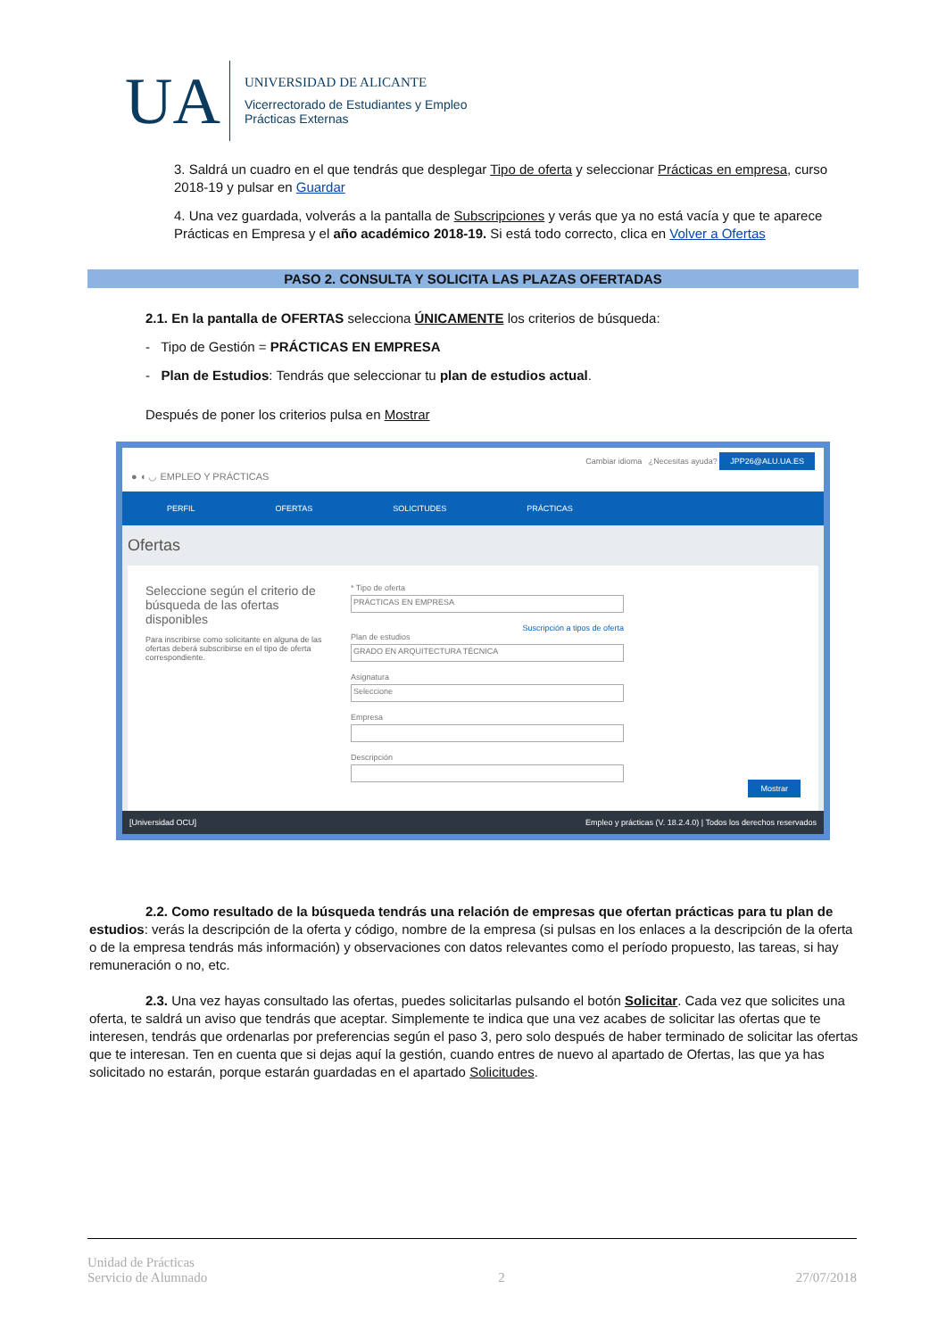UA
UNIVERSIDAD DE ALICANTE
Vicerrectorado de Estudiantes y Empleo
Prácticas Externas
3. Saldrá un cuadro en el que tendrás que desplegar Tipo de oferta y seleccionar Prácticas en empresa, curso 2018-19 y pulsar en Guardar
4. Una vez guardada, volverás a la pantalla de Subscripciones y verás que ya no está vacía y que te aparece Prácticas en Empresa y el año académico 2018-19. Si está todo correcto, clica en Volver a Ofertas
PASO 2. CONSULTA Y SOLICITA LAS PLAZAS OFERTADAS
2.1. En la pantalla de OFERTAS selecciona ÚNICAMENTE los criterios de búsqueda:
- Tipo de Gestión = PRÁCTICAS EN EMPRESA
- Plan de Estudios: Tendrás que seleccionar tu plan de estudios actual.
Después de poner los criterios pulsa en Mostrar
● ◖ ◡ EMPLEO Y PRÁCTICAS Cambiar idioma ¿Necesitas ayuda? JPP26@ALU.UA.ES
PERFIL OFERTAS SOLICITUDES PRÁCTICAS
Ofertas
Seleccione según el criterio de búsqueda de las ofertas disponibles
Para inscribirse como solicitante en alguna de las ofertas deberá subscribirse en el tipo de oferta correspondiente.
* Tipo de oferta
PRÁCTICAS EN EMPRESA
Suscripción a tipos de oferta
Plan de estudios
GRADO EN ARQUITECTURA TÉCNICA
Asignatura
Seleccione
Empresa
Descripción
Mostrar
[Universidad OCU] Empleo y prácticas (V. 18.2.4.0) | Todos los derechos reservados
2.2. Como resultado de la búsqueda tendrás una relación de empresas que ofertan prácticas para tu plan de estudios: verás la descripción de la oferta y código, nombre de la empresa (si pulsas en los enlaces a la descripción de la oferta o de la empresa tendrás más información) y observaciones con datos relevantes como el período propuesto, las tareas, si hay remuneración o no, etc.
2.3. Una vez hayas consultado las ofertas, puedes solicitarlas pulsando el botón Solicitar. Cada vez que solicites una oferta, te saldrá un aviso que tendrás que aceptar. Simplemente te indica que una vez acabes de solicitar las ofertas que te interesen, tendrás que ordenarlas por preferencias según el paso 3, pero solo después de haber terminado de solicitar las ofertas que te interesan. Ten en cuenta que si dejas aquí la gestión, cuando entres de nuevo al apartado de Ofertas, las que ya has solicitado no estarán, porque estarán guardadas en el apartado Solicitudes.
Unidad de Prácticas
Servicio de Alumnado 2 27/07/2018